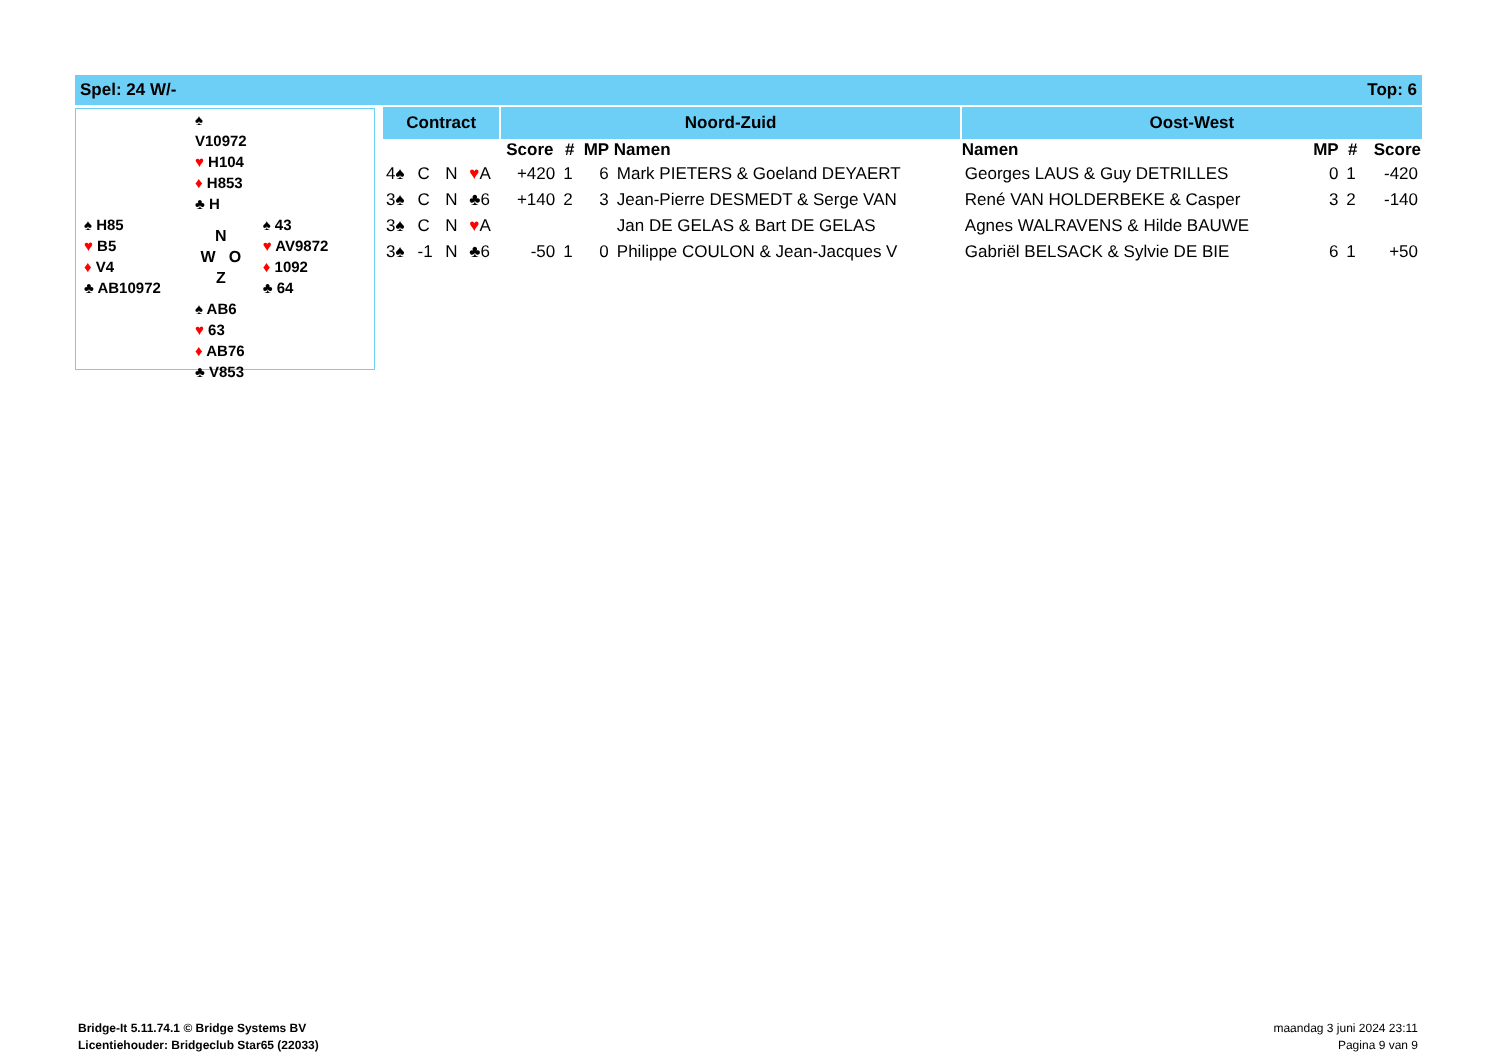Spel: 24 W/- Top: 6
| | ♠ V10972 ♥ H104 ♦ H853 ♣ H | |
| ♠ H85 ♥ B5 ♦ V4 ♣ AB10972 | N W O Z | ♠ 43 ♥ AV9872 ♦ 1092 ♣ 64 |
| | ♠ AB6 ♥ 63 ♦ AB76 ♣ V853 | |
| Contract | | | | Noord-Zuid | | | | Oost-West | | | |
| --- | --- | --- | --- | --- | --- | --- | --- | --- | --- | --- | --- |
| | | | | Score | # | MP | Namen | Namen | MP | # | Score |
| 4♠ | C | N | ♥ A | +420 | 1 | 6 | Mark PIETERS & Goeland DEYAERT | Georges LAUS & Guy DETRILLES | 0 | 1 | -420 |
| 3♠ | C | N | ♣6 | +140 | 2 | 3 | Jean-Pierre DESMEDT & Serge VAN | René VAN HOLDERBEKE & Casper | 3 | 2 | -140 |
| 3♠ | C | N | ♥ A | | | | Jan DE GELAS & Bart DE GELAS | Agnes WALRAVENS & Hilde BAUWE | | | |
| 3♠ | -1 | N | ♣6 | -50 | 1 | 0 | Philippe COULON & Jean-Jacques V | Gabriël BELSACK & Sylvie DE BIE | 6 | 1 | +50 |
Bridge-It 5.11.74.1 © Bridge Systems BV
Licentiehouder: Bridgeclub Star65 (22033)
maandag 3 juni 2024 23:11
Pagina 9 van 9